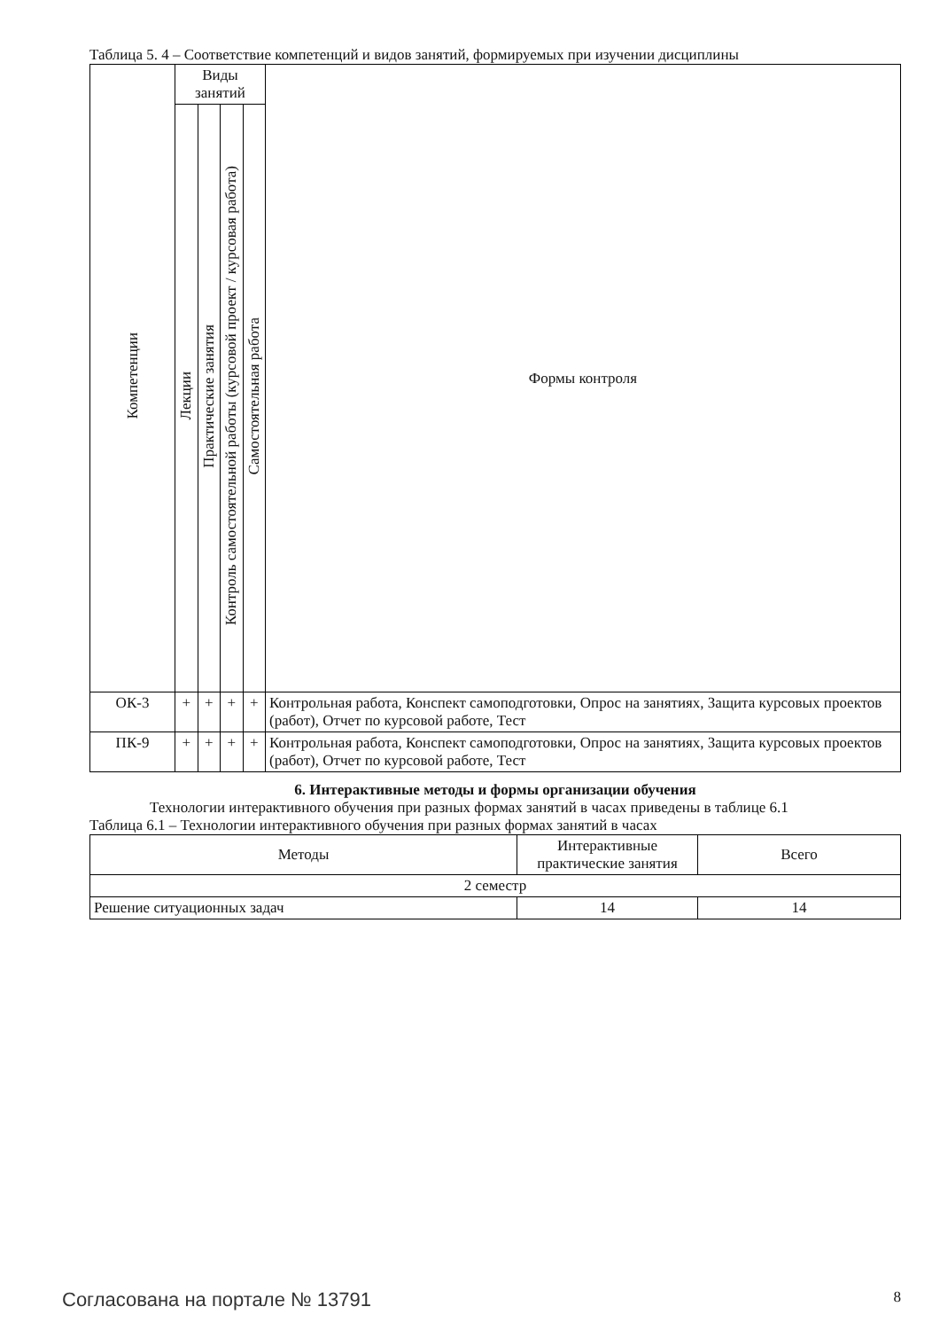Таблица 5. 4 – Соответствие компетенций и видов занятий, формируемых при изучении дисциплины
| Компетенции | Виды занятий | | | | Формы контроля |
| --- | --- | --- | --- | --- | --- |
| | Лекции | Практические занятия | Контроль самостоятельной работы (курсовой проект / курсовая работа) | Самостоятельная работа | |
| ОК-3 | + | + | + | + | Контрольная работа, Конспект самоподготовки, Опрос на занятиях, Защита курсовых проектов (работ), Отчет по курсовой работе, Тест |
| ПК-9 | + | + | + | + | Контрольная работа, Конспект самоподготовки, Опрос на занятиях, Защита курсовых проектов (работ), Отчет по курсовой работе, Тест |
6. Интерактивные методы и формы организации обучения
Технологии интерактивного обучения при разных формах занятий в часах приведены в таблице 6.1
Таблица 6.1 – Технологии интерактивного обучения при разных формах занятий в часах
| Методы | Интерактивные практические занятия | Всего |
| --- | --- | --- |
| 2 семестр | | |
| Решение ситуационных задач | 14 | 14 |
Согласована на портале № 13791 8